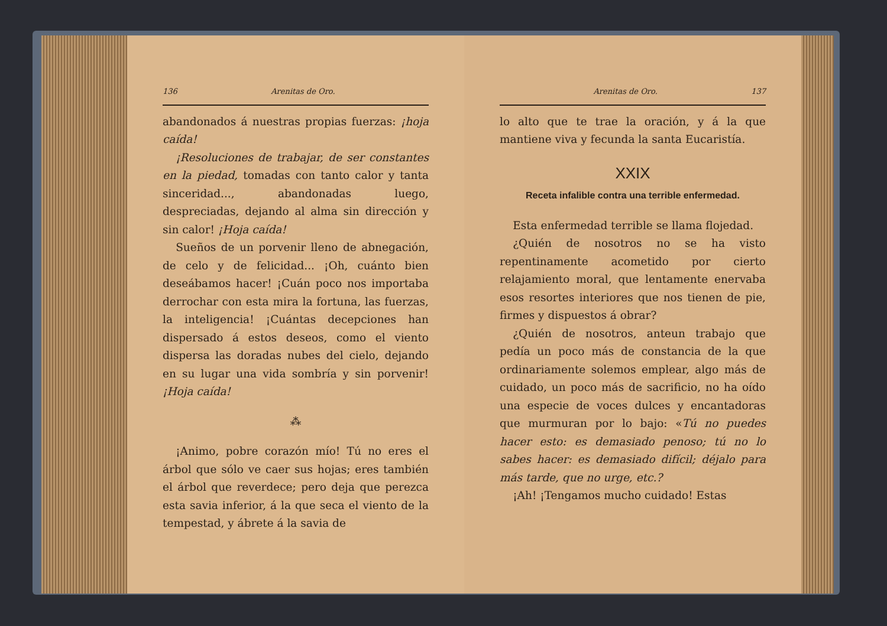136 Arenitas de Oro.
abandonados á nuestras propias fuerzas: ¡hoja caída!
¡Resoluciones de trabajar, de ser constantes en la piedad, tomadas con tanto calor y tanta sinceridad..., abandonadas luego, despreciadas, dejando al alma sin dirección y sin calor! ¡Hoja caída!
Sueños de un porvenir lleno de abnegación, de celo y de felicidad... ¡Oh, cuánto bien deseábamos hacer! ¡Cuán poco nos importaba derrochar con esta mira la fortuna, las fuerzas, la inteligencia! ¡Cuántas decepciones han dispersado á estos deseos, como el viento dispersa las doradas nubes del cielo, dejando en su lugar una vida sombría y sin porvenir! ¡Hoja caída!
⁂
¡Animo, pobre corazón mío! Tú no eres el árbol que sólo ve caer sus hojas; eres también el árbol que reverdece; pero deja que perezca esta savia inferior, á la que seca el viento de la tempestad, y ábrete á la savia de
Arenitas de Oro. 137
lo alto que te trae la oración, y á la que mantiene viva y fecunda la santa Eucaristía.
XXIX
Receta infalible contra una terrible enfermedad.
Esta enfermedad terrible se llama flojedad.
¿Quién de nosotros no se ha visto repentinamente acometido por cierto relajamiento moral, que lentamente enervaba esos resortes interiores que nos tienen de pie, firmes y dispuestos á obrar?
¿Quién de nosotros, anteun trabajo que pedía un poco más de constancia de la que ordinariamente solemos emplear, algo más de cuidado, un poco más de sacrificio, no ha oído una especie de voces dulces y encantadoras que murmuran por lo bajo: «Tú no puedes hacer esto: es demasiado penoso; tú no lo sabes hacer: es demasiado difícil; déjalo para más tarde, que no urge, etc.?
¡Ah! ¡Tengamos mucho cuidado! Estas